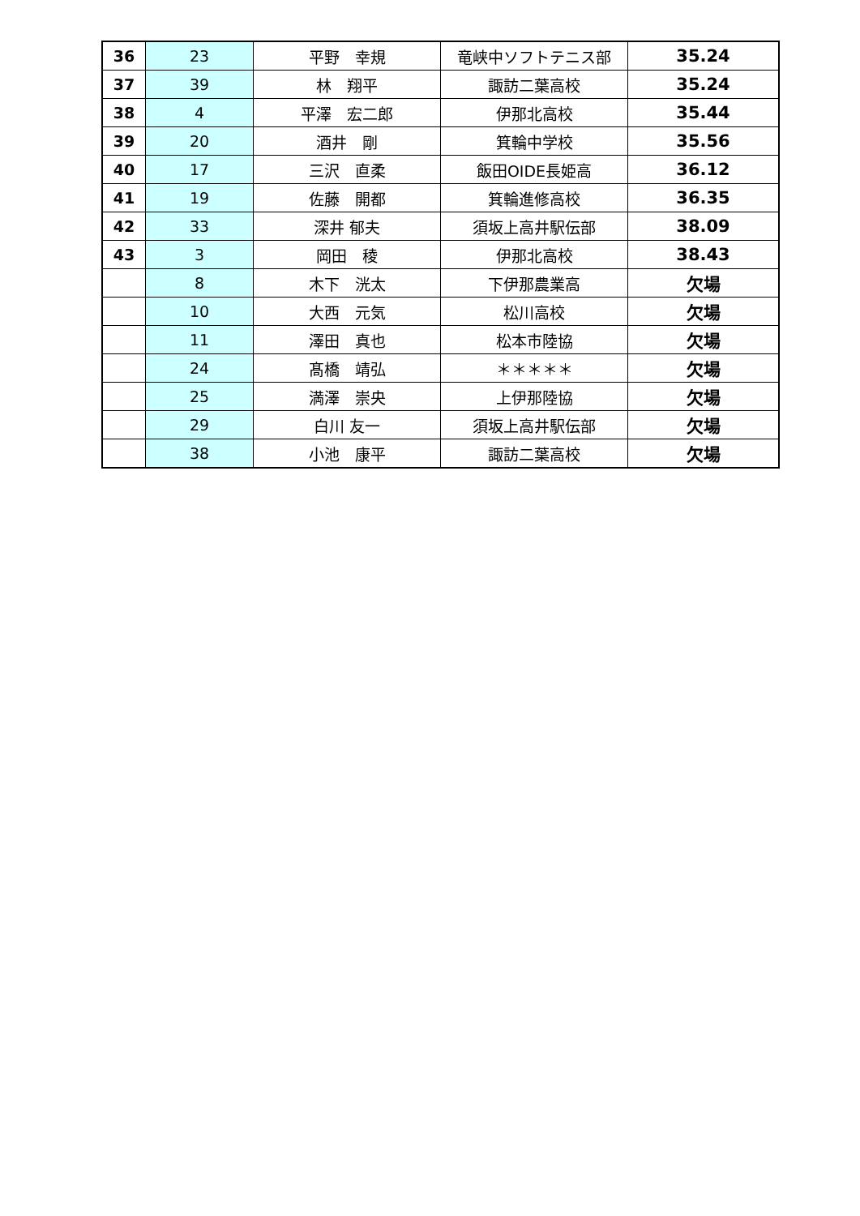| 36 | 23 | 平野 幸規 | 竜峡中ソフトテニス部 | 35.24 |
| 37 | 39 | 林 翔平 | 諏訪二葉高校 | 35.24 |
| 38 | 4 | 平澤 宏二郎 | 伊那北高校 | 35.44 |
| 39 | 20 | 酒井 剛 | 箕輪中学校 | 35.56 |
| 40 | 17 | 三沢 直柔 | 飯田OIDE長姫高 | 36.12 |
| 41 | 19 | 佐藤 開都 | 箕輪進修高校 | 36.35 |
| 42 | 33 | 深井 郁夫 | 須坂上高井駅伝部 | 38.09 |
| 43 | 3 | 岡田 稜 | 伊那北高校 | 38.43 |
| | 8 | 木下 洸太 | 下伊那農業高 | 欠場 |
| | 10 | 大西 元気 | 松川高校 | 欠場 |
| | 11 | 澤田 真也 | 松本市陸協 | 欠場 |
| | 24 | 髙橋 靖弘 | ＊＊＊＊＊ | 欠場 |
| | 25 | 満澤 崇央 | 上伊那陸協 | 欠場 |
| | 29 | 白川 友一 | 須坂上高井駅伝部 | 欠場 |
| | 38 | 小池 康平 | 諏訪二葉高校 | 欠場 |